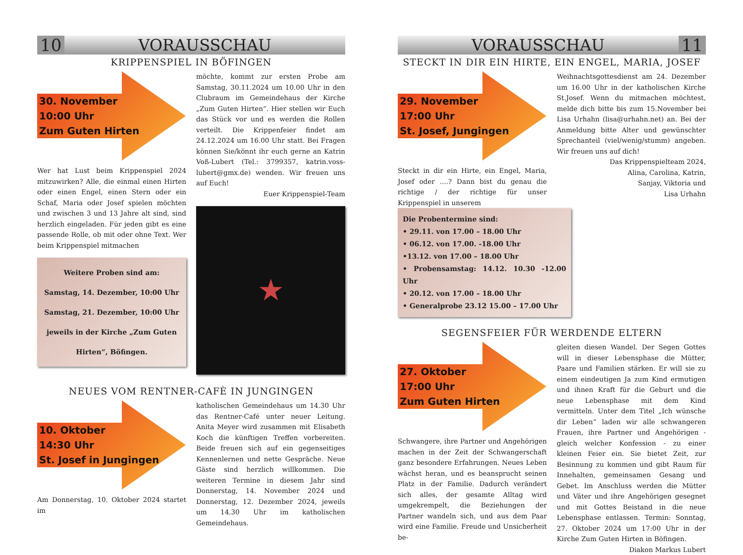10 VORAUSSCHAU
KRIPPENSPIEL IN BÖFINGEN
30. November
10:00 Uhr
Zum Guten Hirten
Wer hat Lust beim Krippenspiel 2024 mitzuwirken? Alle, die einmal einen Hirten oder einen Engel, einen Stern oder ein Schaf, Maria oder Josef spielen möchten und zwischen 3 und 13 Jahre alt sind, sind herzlich eingeladen. Für jeden gibt es eine passende Rolle, ob mit oder ohne Text. Wer beim Krippenspiel mitmachen
Weitere Proben sind am:
Samstag, 14. Dezember, 10:00 Uhr
Samstag, 21. Dezember, 10:00 Uhr
jeweils in der Kirche „Zum Guten Hirten“, Böfingen.
möchte, kommt zur ersten Probe am Samstag, 30.11.2024 um 10.00 Uhr in den Clubraum im Gemeindehaus der Kirche „Zum Guten Hirten“. Hier stellen wir Euch das Stück vor und es werden die Rollen verteilt. Die Krippenfeier findet am 24.12.2024 um 16.00 Uhr statt. Bei Fragen können Sie/könnt ihr euch gerne an Katrin Voß-Lubert (Tel.: 3799357, katrin.voss-lubert@gmx.de) wenden. Wir freuen uns auf Euch!
Euer Krippenspiel-Team
★
NEUES VOM RENTNER-CAFÈ IN JUNGINGEN
10. Oktober
14:30 Uhr
St. Josef in Jungingen
Am Donnerstag, 10. Oktober 2024 startet im
katholischen Gemeindehaus um 14.30 Uhr das Rentner-Café unter neuer Leitung. Anita Meyer wird zusammen mit Elisabeth Koch die künftigen Treffen vorbereiten. Beide freuen sich auf ein gegenseitiges Kennenlernen und nette Gespräche. Neue Gäste sind herzlich willkommen. Die weiteren Termine in diesem Jahr sind Donnerstag, 14. November 2024 und Donnerstag, 12. Dezember 2024, jeweils um 14.30 Uhr im katholischen Gemeindehaus.
VORAUSSCHAU 11
STECKT IN DIR EIN HIRTE, EIN ENGEL, MARIA, JOSEF
29. November
17:00 Uhr
St. Josef, Jungingen
Steckt in dir ein Hirte, ein Engel, Maria, Josef oder ....? Dann bist du genau die richtige / der richtige für unser Krippenspiel in unserem
Die Probentermine sind:
• 29.11. von 17.00 – 18.00 Uhr
• 06.12. von 17.00. -18.00 Uhr
•13.12. von 17.00 – 18.00 Uhr
• Probensamstag: 14.12. 10.30 -12.00 Uhr
• 20.12. von 17.00 – 18.00 Uhr
• Generalprobe 23.12 15.00 – 17.00 Uhr
Weihnachtsgottesdienst am 24. Dezember um 16.00 Uhr in der katholischen Kirche St.Josef. Wenn du mitmachen möchtest, melde dich bitte bis zum 15.November bei Lisa Urhahn (lisa@urhahn.net) an. Bei der Anmeldung bitte Alter und gewünschter Sprechanteil (viel/wenig/stumm) angeben. Wir freuen uns auf dich!
Das Krippenspielteam 2024,
Alina, Carolina, Katrin,
Sanjay, Viktoria und
Lisa Urhahn
SEGENSFEIER FÜR WERDENDE ELTERN
27. Oktober
17:00 Uhr
Zum Guten Hirten
Schwangere, ihre Partner und Angehörigen machen in der Zeit der Schwangerschaft ganz besondere Erfahrungen. Neues Leben wächst heran, und es beansprucht seinen Platz in der Familie. Dadurch verändert sich alles, der gesamte Alltag wird umgekrempelt, die Beziehungen der Partner wandeln sich, und aus dem Paar wird eine Familie. Freude und Unsicherheit be-
gleiten diesen Wandel. Der Segen Gottes will in dieser Lebensphase die Mütter, Paare und Familien stärken. Er will sie zu einem eindeutigen Ja zum Kind ermutigen und ihnen Kraft für die Geburt und die neue Lebensphase mit dem Kind vermitteln. Unter dem Titel „Ich wünsche dir Leben“ laden wir alle schwangeren Frauen, ihre Partner und Angehörigen - gleich welcher Konfession - zu einer kleinen Feier ein. Sie bietet Zeit, zur Besinnung zu kommen und gibt Raum für Innehalten, gemeinsamen Gesang und Gebet. Im Anschluss werden die Mütter und Väter und ihre Angehörigen gesegnet und mit Gottes Beistand in die neue Lebensphase entlassen. Termin: Sonntag, 27. Oktober 2024 um 17:00 Uhr in der Kirche Zum Guten Hirten in Böfingen.
Diakon Markus Lubert